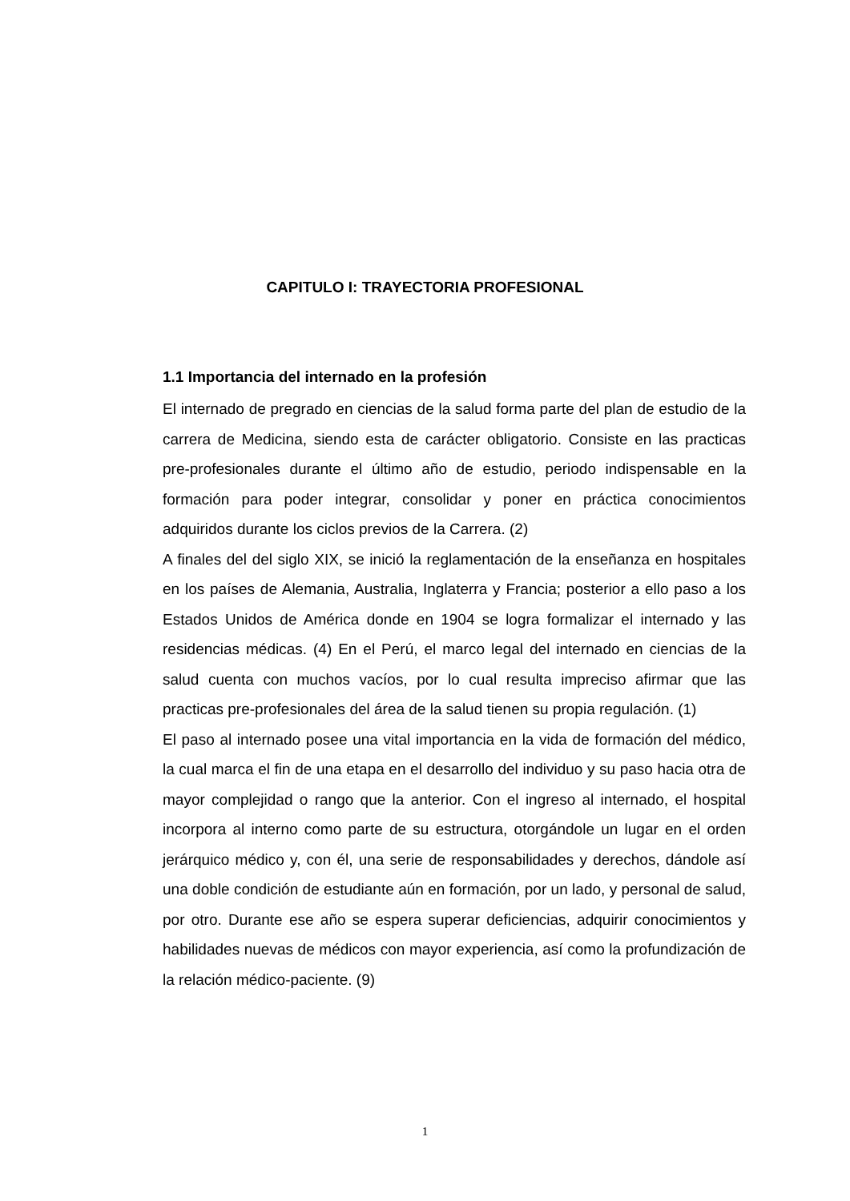CAPITULO I: TRAYECTORIA PROFESIONAL
1.1 Importancia del internado en la profesión
El internado de pregrado en ciencias de la salud forma parte del plan de estudio de la carrera de Medicina, siendo esta de carácter obligatorio. Consiste en las practicas pre-profesionales durante el último año de estudio, periodo indispensable en la formación para poder integrar, consolidar y poner en práctica conocimientos adquiridos durante los ciclos previos de la Carrera. (2)
A finales del del siglo XIX, se inició la reglamentación de la enseñanza en hospitales en los países de Alemania, Australia, Inglaterra y Francia; posterior a ello paso a los Estados Unidos de América donde en 1904 se logra formalizar el internado y las residencias médicas. (4) En el Perú, el marco legal del internado en ciencias de la salud cuenta con muchos vacíos, por lo cual resulta impreciso afirmar que las practicas pre-profesionales del área de la salud tienen su propia regulación. (1)
El paso al internado posee una vital importancia en la vida de formación del médico, la cual marca el fin de una etapa en el desarrollo del individuo y su paso hacia otra de mayor complejidad o rango que la anterior. Con el ingreso al internado, el hospital incorpora al interno como parte de su estructura, otorgándole un lugar en el orden jerárquico médico y, con él, una serie de responsabilidades y derechos, dándole así una doble condición de estudiante aún en formación, por un lado, y personal de salud, por otro. Durante ese año se espera superar deficiencias, adquirir conocimientos y habilidades nuevas de médicos con mayor experiencia, así como la profundización de la relación médico-paciente. (9)
1